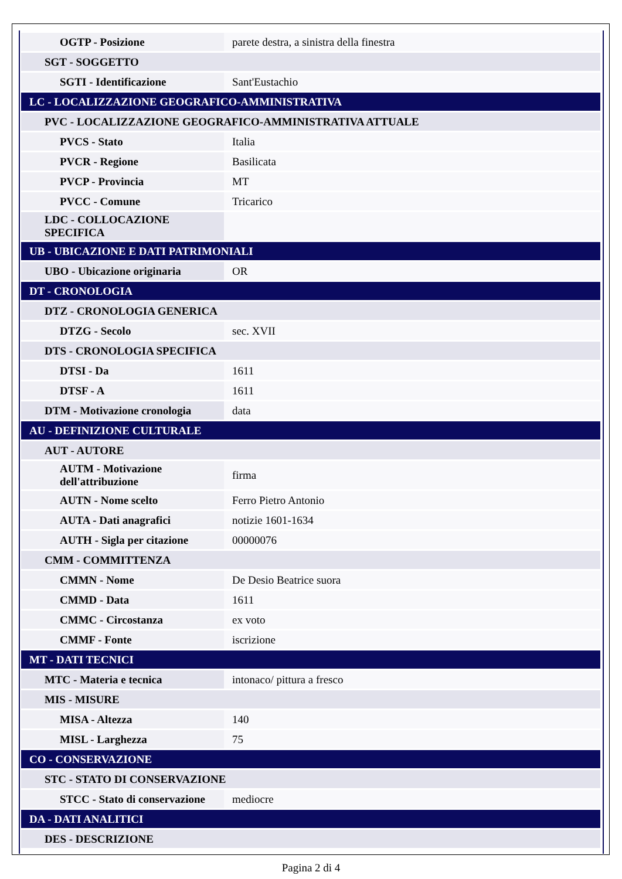| OGTP - Posizione | parete destra, a sinistra della finestra |
| SGT - SOGGETTO | |
| SGTI - Identificazione | Sant'Eustachio |
| LC - LOCALIZZAZIONE GEOGRAFICO-AMMINISTRATIVA | |
| PVC - LOCALIZZAZIONE GEOGRAFICO-AMMINISTRATIVA ATTUALE | |
| PVCS - Stato | Italia |
| PVCR - Regione | Basilicata |
| PVCP - Provincia | MT |
| PVCC - Comune | Tricarico |
| LDC - COLLOCAZIONE SPECIFICA | |
| UB - UBICAZIONE E DATI PATRIMONIALI | |
| UBO - Ubicazione originaria | OR |
| DT - CRONOLOGIA | |
| DTZ - CRONOLOGIA GENERICA | |
| DTZG - Secolo | sec. XVII |
| DTS - CRONOLOGIA SPECIFICA | |
| DTSI - Da | 1611 |
| DTSF - A | 1611 |
| DTM - Motivazione cronologia | data |
| AU - DEFINIZIONE CULTURALE | |
| AUT - AUTORE | |
| AUTM - Motivazione dell'attribuzione | firma |
| AUTN - Nome scelto | Ferro Pietro Antonio |
| AUTA - Dati anagrafici | notizie 1601-1634 |
| AUTH - Sigla per citazione | 00000076 |
| CMM - COMMITTENZA | |
| CMMN - Nome | De Desio Beatrice suora |
| CMMD - Data | 1611 |
| CMMC - Circostanza | ex voto |
| CMMF - Fonte | iscrizione |
| MT - DATI TECNICI | |
| MTC - Materia e tecnica | intonaco/ pittura a fresco |
| MIS - MISURE | |
| MISA - Altezza | 140 |
| MISL - Larghezza | 75 |
| CO - CONSERVAZIONE | |
| STC - STATO DI CONSERVAZIONE | |
| STCC - Stato di conservazione | mediocre |
| DA - DATI ANALITICI | |
| DES - DESCRIZIONE | |
Pagina 2 di 4